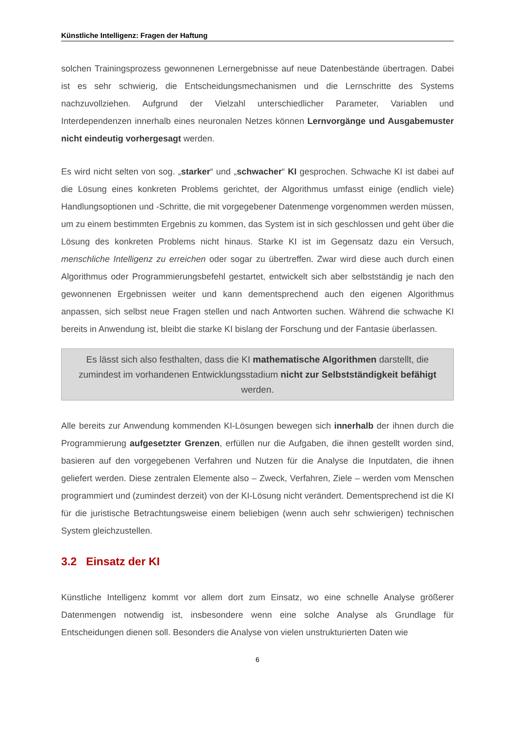Künstliche Intelligenz: Fragen der Haftung
solchen Trainingsprozess gewonnenen Lernergebnisse auf neue Datenbestände übertragen. Dabei ist es sehr schwierig, die Entscheidungsmechanismen und die Lernschritte des Systems nachzuvollziehen. Aufgrund der Vielzahl unterschiedlicher Parameter, Variablen und Interdependenzen innerhalb eines neuronalen Netzes können Lernvorgänge und Ausgabemuster nicht eindeutig vorhergesagt werden.
Es wird nicht selten von sog. „starker“ und „schwacher“ KI gesprochen. Schwache KI ist dabei auf die Lösung eines konkreten Problems gerichtet, der Algorithmus umfasst einige (endlich viele) Handlungsoptionen und -Schritte, die mit vorgegebener Datenmenge vorgenommen werden müssen, um zu einem bestimmten Ergebnis zu kommen, das System ist in sich geschlossen und geht über die Lösung des konkreten Problems nicht hinaus. Starke KI ist im Gegensatz dazu ein Versuch, menschliche Intelligenz zu erreichen oder sogar zu übertreffen. Zwar wird diese auch durch einen Algorithmus oder Programmierungsbefehl gestartet, entwickelt sich aber selbstständig je nach den gewonnenen Ergebnissen weiter und kann dementsprechend auch den eigenen Algorithmus anpassen, sich selbst neue Fragen stellen und nach Antworten suchen. Während die schwache KI bereits in Anwendung ist, bleibt die starke KI bislang der Forschung und der Fantasie überlassen.
Es lässt sich also festhalten, dass die KI mathematische Algorithmen darstellt, die zumindest im vorhandenen Entwicklungsstadium nicht zur Selbstständigkeit befähigt werden.
Alle bereits zur Anwendung kommenden KI-Lösungen bewegen sich innerhalb der ihnen durch die Programmierung aufgesetzter Grenzen, erfüllen nur die Aufgaben, die ihnen gestellt worden sind, basieren auf den vorgegebenen Verfahren und Nutzen für die Analyse die Inputdaten, die ihnen geliefert werden. Diese zentralen Elemente also – Zweck, Verfahren, Ziele – werden vom Menschen programmiert und (zumindest derzeit) von der KI-Lösung nicht verändert. Dementsprechend ist die KI für die juristische Betrachtungsweise einem beliebigen (wenn auch sehr schwierigen) technischen System gleichzustellen.
3.2 Einsatz der KI
Künstliche Intelligenz kommt vor allem dort zum Einsatz, wo eine schnelle Analyse größerer Datenmengen notwendig ist, insbesondere wenn eine solche Analyse als Grundlage für Entscheidungen dienen soll. Besonders die Analyse von vielen unstrukturierten Daten wie
6